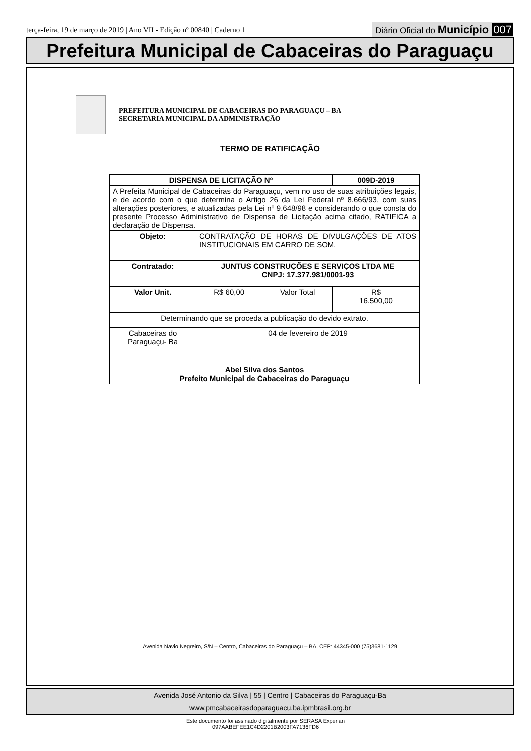terça-feira, 19 de março de 2019 | Ano VII - Edição nº 00840 | Caderno 1
Diário Oficial do Município 007
Prefeitura Municipal de Cabaceiras do Paraguaçu
PREFEITURA MUNICIPAL DE CABACEIRAS DO PARAGUAÇU – BA
SECRETARIA MUNICIPAL DA ADMINISTRAÇÃO
TERMO DE RATIFICAÇÃO
| DISPENSA DE LICITAÇÃO Nº | | | 009D-2019 |
| A Prefeita Municipal de Cabaceiras do Paraguaçu, vem no uso de suas atribuições legais, e de acordo com o que determina o Artigo 26 da Lei Federal nº 8.666/93, com suas alterações posteriores, e atualizadas pela Lei nº 9.648/98 e considerando o que consta do presente Processo Administrativo de Dispensa de Licitação acima citado, RATIFICA a declaração de Dispensa. | | | |
| Objeto: | CONTRATAÇÃO DE HORAS DE DIVULGAÇÕES DE ATOS INSTITUCIONAIS EM CARRO DE SOM. | | |
| Contratado: | JUNTUS CONSTRUÇÕES E SERVIÇOS LTDA ME CNPJ: 17.377.981/0001-93 | | |
| Valor Unit. | R$ 60,00 | Valor Total | R$ 16.500,00 |
| Determinando que se proceda a publicação do devido extrato. | | | |
| Cabaceiras do Paraguaçu- Ba | 04 de fevereiro de 2019 | | |
| Abel Silva dos Santos Prefeito Municipal de Cabaceiras do Paraguaçu | | | |
Avenida Navio Negreiro, S/N – Centro, Cabaceiras do Paraguaçu – BA, CEP: 44345-000 (75)3681-1129
Avenida José Antonio da Silva | 55 | Centro | Cabaceiras do Paraguaçu-Ba
www.pmcabaceirasdoparaguacu.ba.ipmbrasil.org.br
Este documento foi assinado digitalmente por SERASA Experian
097AABEFEE1C4D2201B2003FA7136FD6